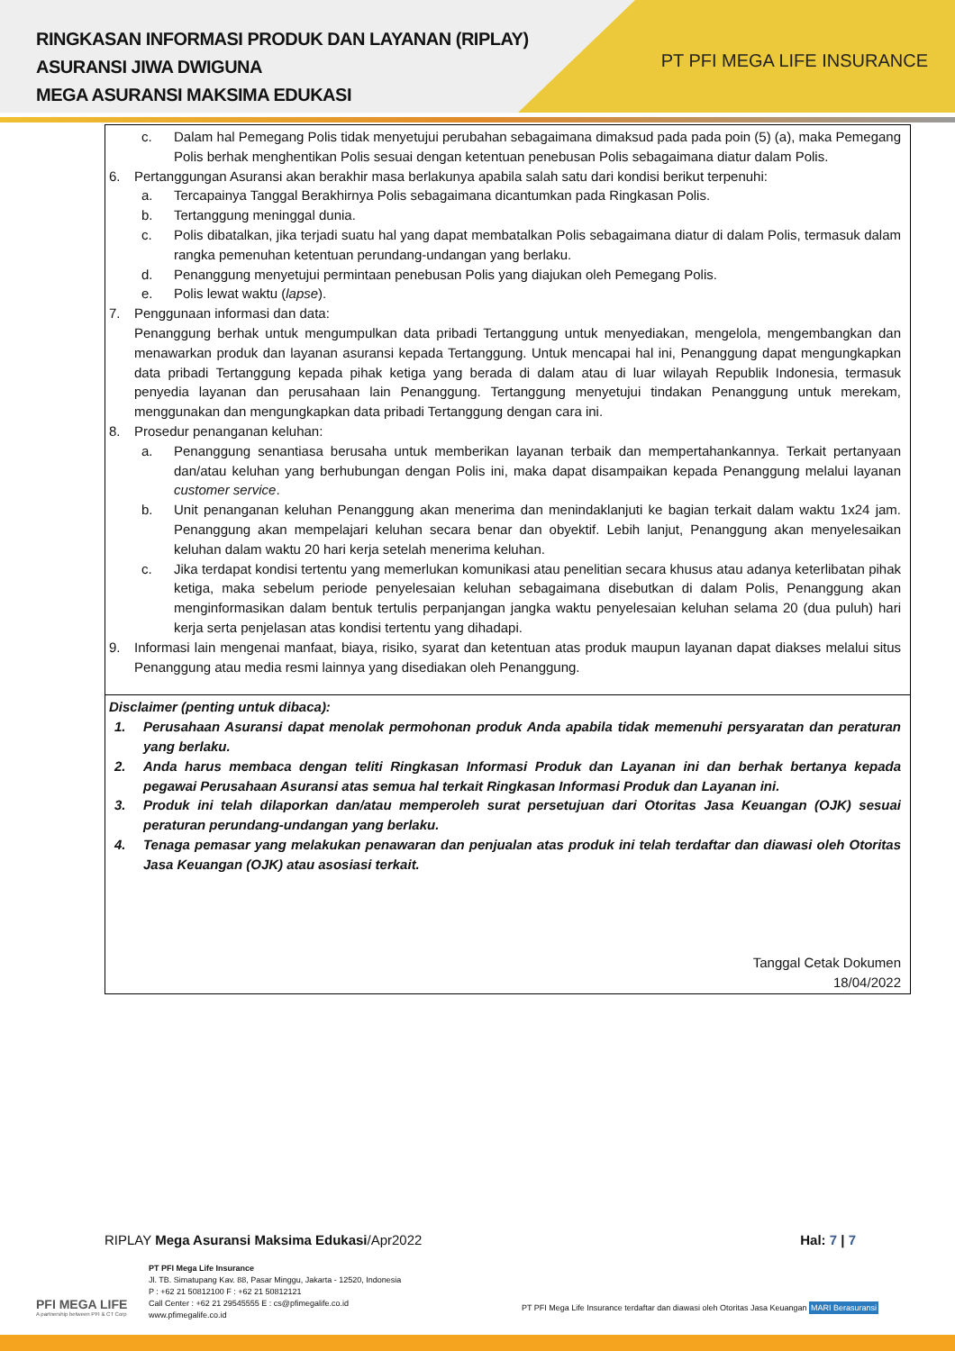RINGKASAN INFORMASI PRODUK DAN LAYANAN (RIPLAY)
ASURANSI JIWA DWIGUNA
MEGA ASURANSI MAKSIMA EDUKASI
PT PFI MEGA LIFE INSURANCE
c. Dalam hal Pemegang Polis tidak menyetujui perubahan sebagaimana dimaksud pada pada poin (5) (a), maka Pemegang Polis berhak menghentikan Polis sesuai dengan ketentuan penebusan Polis sebagaimana diatur dalam Polis.
6. Pertanggungan Asuransi akan berakhir masa berlakunya apabila salah satu dari kondisi berikut terpenuhi:
a. Tercapainya Tanggal Berakhirnya Polis sebagaimana dicantumkan pada Ringkasan Polis.
b. Tertanggung meninggal dunia.
c. Polis dibatalkan, jika terjadi suatu hal yang dapat membatalkan Polis sebagaimana diatur di dalam Polis, termasuk dalam rangka pemenuhan ketentuan perundang-undangan yang berlaku.
d. Penanggung menyetujui permintaan penebusan Polis yang diajukan oleh Pemegang Polis.
e. Polis lewat waktu (lapse).
7. Penggunaan informasi dan data:
Penanggung berhak untuk mengumpulkan data pribadi Tertanggung untuk menyediakan, mengelola, mengembangkan dan menawarkan produk dan layanan asuransi kepada Tertanggung. Untuk mencapai hal ini, Penanggung dapat mengungkapkan data pribadi Tertanggung kepada pihak ketiga yang berada di dalam atau di luar wilayah Republik Indonesia, termasuk penyedia layanan dan perusahaan lain Penanggung. Tertanggung menyetujui tindakan Penanggung untuk merekam, menggunakan dan mengungkapkan data pribadi Tertanggung dengan cara ini.
8. Prosedur penanganan keluhan:
a. Penanggung senantiasa berusaha untuk memberikan layanan terbaik dan mempertahankannya. Terkait pertanyaan dan/atau keluhan yang berhubungan dengan Polis ini, maka dapat disampaikan kepada Penanggung melalui layanan customer service.
b. Unit penanganan keluhan Penanggung akan menerima dan menindaklanjuti ke bagian terkait dalam waktu 1x24 jam. Penanggung akan mempelajari keluhan secara benar dan obyektif. Lebih lanjut, Penanggung akan menyelesaikan keluhan dalam waktu 20 hari kerja setelah menerima keluhan.
c. Jika terdapat kondisi tertentu yang memerlukan komunikasi atau penelitian secara khusus atau adanya keterlibatan pihak ketiga, maka sebelum periode penyelesaian keluhan sebagaimana disebutkan di dalam Polis, Penanggung akan menginformasikan dalam bentuk tertulis perpanjangan jangka waktu penyelesaian keluhan selama 20 (dua puluh) hari kerja serta penjelasan atas kondisi tertentu yang dihadapi.
9. Informasi lain mengenai manfaat, biaya, risiko, syarat dan ketentuan atas produk maupun layanan dapat diakses melalui situs Penanggung atau media resmi lainnya yang disediakan oleh Penanggung.
Disclaimer (penting untuk dibaca):
1. Perusahaan Asuransi dapat menolak permohonan produk Anda apabila tidak memenuhi persyaratan dan peraturan yang berlaku.
2. Anda harus membaca dengan teliti Ringkasan Informasi Produk dan Layanan ini dan berhak bertanya kepada pegawai Perusahaan Asuransi atas semua hal terkait Ringkasan Informasi Produk dan Layanan ini.
3. Produk ini telah dilaporkan dan/atau memperoleh surat persetujuan dari Otoritas Jasa Keuangan (OJK) sesuai peraturan perundang-undangan yang berlaku.
4. Tenaga pemasar yang melakukan penawaran dan penjualan atas produk ini telah terdaftar dan diawasi oleh Otoritas Jasa Keuangan (OJK) atau asosiasi terkait.
Tanggal Cetak Dokumen
18/04/2022
RIPLAY Mega Asuransi Maksima Edukasi/Apr2022 Hal: 7 | 7
PT PFI Mega Life Insurance
Jl. TB. Simatupang Kav. 88, Pasar Minggu, Jakarta - 12520, Indonesia
P : +62 21 50812100 F : +62 21 50812121
Call Center : +62 21 29545555 E : cs@pfimegalife.co.id
www.pfimegalife.co.id
PFI MEGA LIFE
A partnership between PFI & CT Corp
PT PFI Mega Life Insurance terdaftar dan diawasi oleh Otoritas Jasa Keuangan MARI Berasuransi